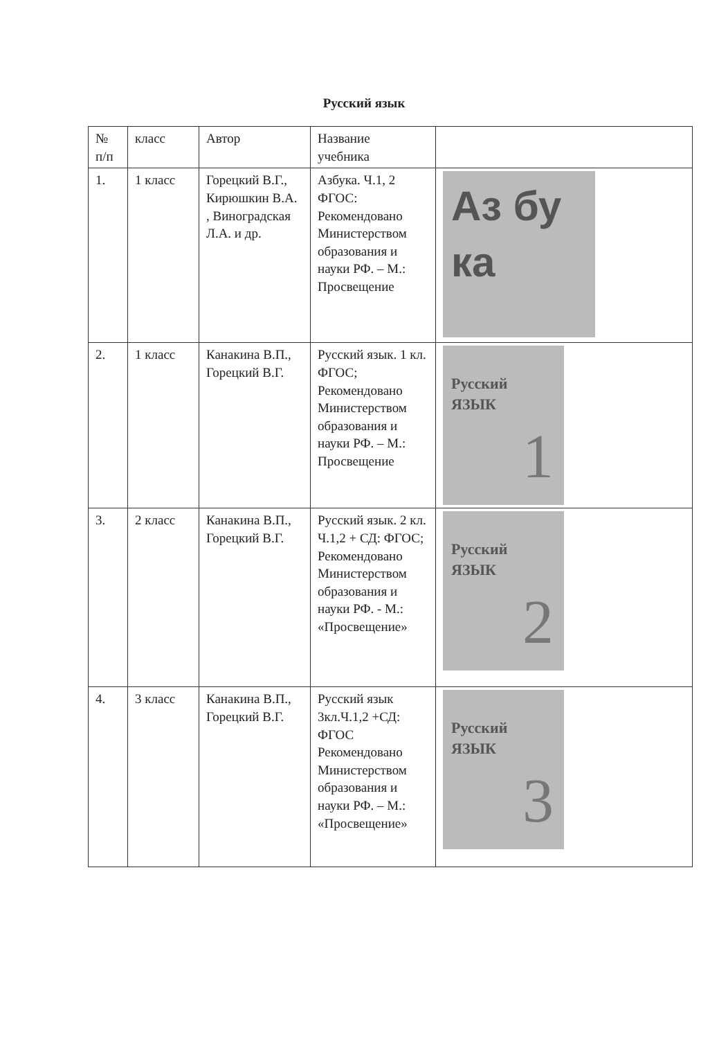Русский язык
| № п/п | класс | Автор | Название учебника | |
| --- | --- | --- | --- | --- |
| 1. | 1 класс | Горецкий В.Г., Кирюшкин В.А. , Виноградская Л.А. и др. | Азбука. Ч.1, 2 ФГОС: Рекомендовано Министерством образования и науки РФ. – М.: Просвещение | Аз бу ка |
| 2. | 1 класс | Канакина В.П., Горецкий В.Г. | Русский язык. 1 кл. ФГОС; Рекомендовано Министерством образования и науки РФ. – М.: Просвещение | Русский ЯЗЫК 1 |
| 3. | 2 класс | Канакина В.П., Горецкий В.Г. | Русский язык. 2 кл. Ч.1,2 + СД: ФГОС; Рекомендовано Министерством образования и науки РФ. - М.: «Просвещение» | Русский ЯЗЫК 2 |
| 4. | 3 класс | Канакина В.П., Горецкий В.Г. | Русский язык 3кл.Ч.1,2 +СД: ФГОС Рекомендовано Министерством образования и науки РФ. – М.: «Просвещение» | Русский ЯЗЫК 3 |